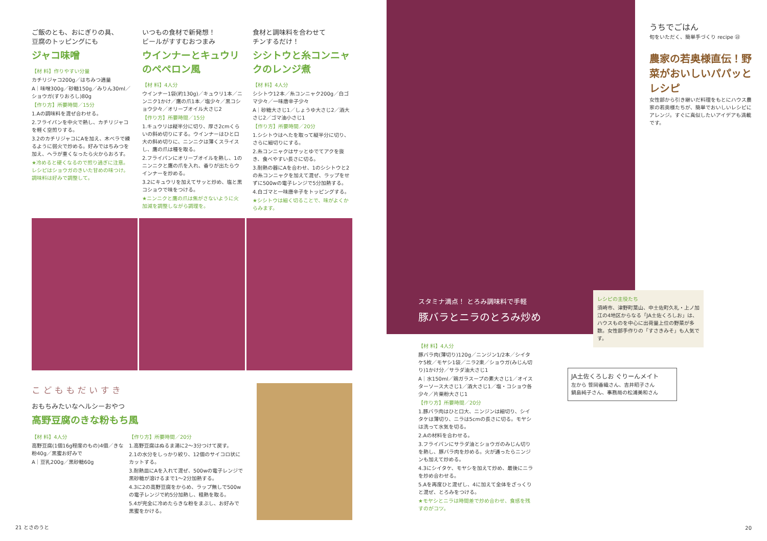ご飯のとも、おにぎりの具、
豆腐のトッピングにも
ジャコ味噌
【材 料】作りやすい分量
カチリジャコ200g／はちみつ適量
A｜味噌300g／砂糖150g／みりん30ml／ショウガ(すりおろし)80g
【作り方】所要時間／15分
1.Aの調味料を混ぜ合わせる。
2.フライパンを中火で熱し、カチリジャコを軽く空煎りする。
3.2のカチリジャコにAを加え、木ベラで練るように弱火で炒める。好みではちみつを加え、ヘラが重くなったら火からおろす。
★冷めると硬くなるので煎り過ぎに注意。レシピはショウガのきいた甘めの味つけ。調味料は好みで調整して。
いつもの食材で新発想！
ビールがすすむおつまみ
ウインナーとキュウリのペペロン風
【材 料】4人分
ウインナー1袋(約130g)／キュウリ1本／ニンニク1かけ／鷹の爪1本／塩少々／黒コショウ少々／オリーブオイル大さじ2
【作り方】所要時間／15分
1.キュウリは縦半分に切り、厚さ2cmくらいの斜め切りにする。ウインナーはひと口大の斜め切りに、ニンニクは薄くスライスし、鷹の爪は種を取る。
2.フライパンにオリーブオイルを熱し、1のニンニクと鷹の爪を入れ、香りが出たらウインナーを炒める。
3.2にキュウリを加えてサッと炒め、塩と黒コショウで味をつける。
★ニンニクと鷹の爪は焦がさないように火加減を調整しながら調理を。
食材と調味料を合わせて
チンするだけ！
シシトウと糸コンニャクのレンジ煮
【材 料】4人分
シシトウ12本／糸コンニャク200g／白ゴマ少々／一味唐辛子少々
A｜砂糖大さじ1／しょうゆ大さじ2／酒大さじ2／ゴマ油小さじ1
【作り方】所要時間／20分
1.シシトウはへたを取って縦半分に切り、さらに細切りにする。
2.糸コンニャクはサッとゆでてアクを抜き、食べやすい長さに切る。
3.耐熱の器にAを合わせ、1のシシトウと2の糸コンニャクを加えて混ぜ、ラップをせずに500wの電子レンジで5分加熱する。
4.白ゴマと一味唐辛子をトッピングする。
★シシトウは細く切ることで、味がよくからみます。
こ ど も も だ い す き
おもちみたいなヘルシーおやつ
高野豆腐のきな粉もち風
【材 料】4人分
高野豆腐(1個16g程度のもの)4個／きな粉40g／黒蜜お好みで
A｜豆乳200g／黒砂糖60g
【作り方】所要時間／20分
1.高野豆腐はぬるま湯に2〜3分つけて戻す。
2.1の水分をしっかり絞り、12個のサイコロ状にカットする。
3.耐熱皿にAを入れて混ぜ、500wの電子レンジで黒砂糖が溶けるまで1〜2分加熱する。
4.3に2の高野豆腐をからめ、ラップ無しで500wの電子レンジで約5分加熱し、粗熱を取る。
5.4が完全に冷めたらきな粉をまぶし、お好みで黒蜜をかける。
21 とさのうと
スタミナ満点！ とろみ調味料で手軽
豚バラとニラのとろみ炒め
うちでごはん
旬をいただく、簡単手づくり recipe ㉒
農家の若奥様直伝！野菜がおいしいパパッとレシピ
女性部から引き継いだ料理をもとにハウス農家の若奥様たちが、簡単でおいしいレシピにアレンジ。すぐに真似したいアイデアも満載です。
レシピの主役たち
須崎市、津野町葉山、中土佐町久礼・上ノ加江の4地区からなる「JA土佐くろしお」は、ハウスものを中心に出荷量上位の野菜が多数。女性部手作りの「すさきみそ」も人気です。
【材 料】4人分
豚バラ肉(薄切り)120g／ニンジン1/2本／シイタケ5枚／モヤシ1袋／ニラ2束／ショウガ(みじん切り)1かけ分／サラダ油大さじ1
A｜水150ml／鶏ガラスープの素大さじ1／オイスターソース大さじ1／酒大さじ1／塩・コショウ各少々／片栗粉大さじ1
【作り方】所要時間／20分
1.豚バラ肉はひと口大、ニンジンは細切り、シイタケは薄切り、ニラは5cmの長さに切る。モヤシは洗って水気を切る。
2.Aの材料を合わせる。
3.フライパンにサラダ油とショウガのみじん切りを熱し、豚バラ肉を炒める。火が通ったらニンジンも加えて炒める。
4.3にシイタケ、モヤシを加えて炒め、最後にニラを炒め合わせる。
5.Aを再度ひと混ぜし、4に加えて全体をざっくりと混ぜ、とろみをつける。
★モヤシとニラは時間差で炒め合わせ、食感を残すのがコツ。
JA土佐くろしお ぐりーんメイト
左から 笹岡香織さん、吉井昭子さん
鍋島純子さん、事務局の松浦美和さん
20